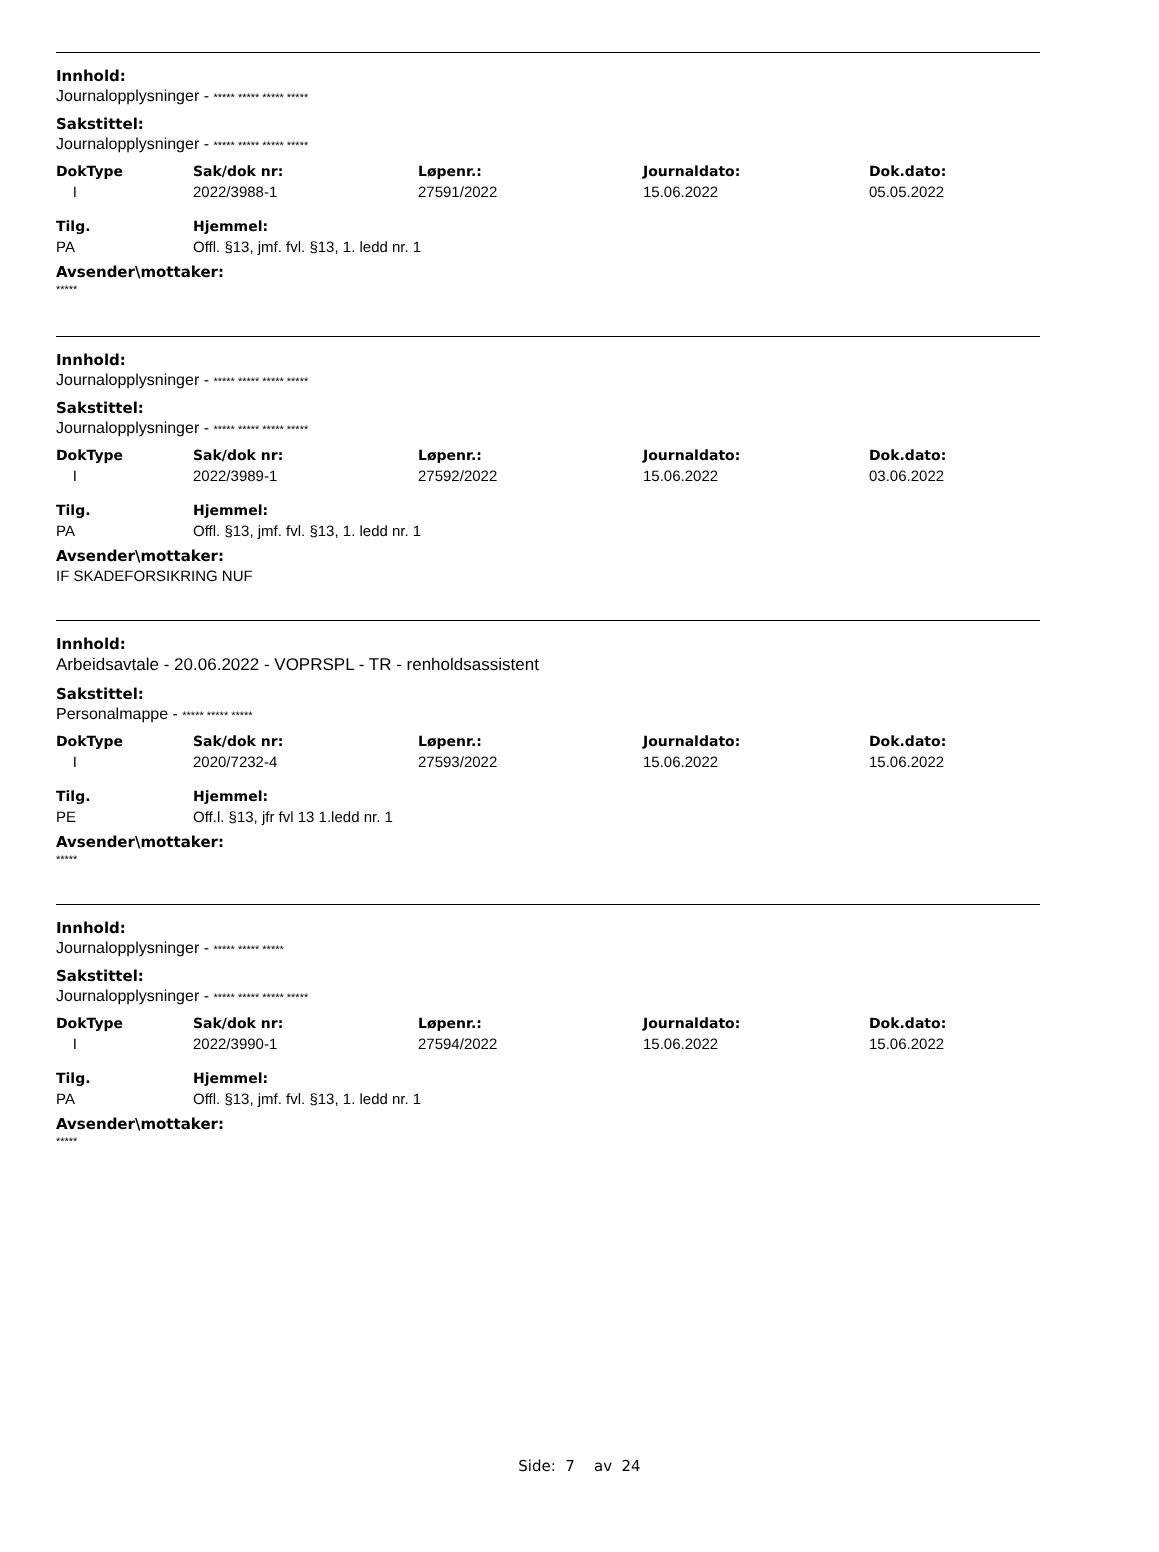Innhold:
Journalopplysninger - ***** ***** ***** *****
Sakstittel:
Journalopplysninger - ***** ***** ***** *****
| DokType | Sak/dok nr: | Løpenr.: | Journaldato: | Dok.dato: |
| --- | --- | --- | --- | --- |
| I | 2022/3988-1 | 27591/2022 | 15.06.2022 | 05.05.2022 |
| Tilg. | Hjemmel: | | | |
| PA | Offl. §13, jmf. fvl. §13, 1. ledd nr. 1 | | | |
Avsender\mottaker:
*****
Innhold:
Journalopplysninger - ***** ***** ***** *****
Sakstittel:
Journalopplysninger - ***** ***** ***** *****
| DokType | Sak/dok nr: | Løpenr.: | Journaldato: | Dok.dato: |
| --- | --- | --- | --- | --- |
| I | 2022/3989-1 | 27592/2022 | 15.06.2022 | 03.06.2022 |
| Tilg. | Hjemmel: | | | |
| PA | Offl. §13, jmf. fvl. §13, 1. ledd nr. 1 | | | |
Avsender\mottaker:
IF SKADEFORSIKRING NUF
Innhold:
Arbeidsavtale - 20.06.2022 - VOPRSPL - TR - renholdsassistent
Sakstittel:
Personalmappe - ***** ***** *****
| DokType | Sak/dok nr: | Løpenr.: | Journaldato: | Dok.dato: |
| --- | --- | --- | --- | --- |
| I | 2020/7232-4 | 27593/2022 | 15.06.2022 | 15.06.2022 |
| Tilg. | Hjemmel: | | | |
| PE | Off.l. §13, jfr fvl 13 1.ledd nr. 1 | | | |
Avsender\mottaker:
*****
Innhold:
Journalopplysninger - ***** ***** *****
Sakstittel:
Journalopplysninger - ***** ***** ***** *****
| DokType | Sak/dok nr: | Løpenr.: | Journaldato: | Dok.dato: |
| --- | --- | --- | --- | --- |
| I | 2022/3990-1 | 27594/2022 | 15.06.2022 | 15.06.2022 |
| Tilg. | Hjemmel: | | | |
| PA | Offl. §13, jmf. fvl. §13, 1. ledd nr. 1 | | | |
Avsender\mottaker:
*****
Side: 7 av 24